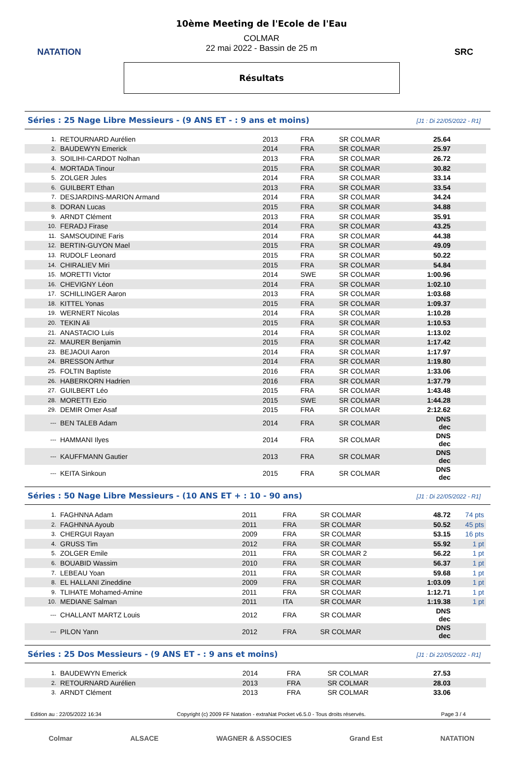NATATION
10ème Meeting de l'Ecole de l'Eau
COLMAR
22 mai 2022 - Bassin de 25 m
Résultats
SRC
Séries : 25 Nage Libre Messieurs - (9 ANS ET - : 9 ans et moins) [J1 : Di 22/05/2022 - R1]
| 1. | RETOURNARD Aurélien | 2013 | FRA | SR COLMAR | 25.64 | |
| 2. | BAUDEWYN Emerick | 2014 | FRA | SR COLMAR | 25.97 | |
| 3. | SOILIHI-CARDOT Nolhan | 2013 | FRA | SR COLMAR | 26.72 | |
| 4. | MORTADA Tinour | 2015 | FRA | SR COLMAR | 30.82 | |
| 5. | ZOLGER Jules | 2014 | FRA | SR COLMAR | 33.14 | |
| 6. | GUILBERT Ethan | 2013 | FRA | SR COLMAR | 33.54 | |
| 7. | DESJARDINS-MARION Armand | 2014 | FRA | SR COLMAR | 34.24 | |
| 8. | DORAN Lucas | 2015 | FRA | SR COLMAR | 34.88 | |
| 9. | ARNDT Clément | 2013 | FRA | SR COLMAR | 35.91 | |
| 10. | FERADJ Firase | 2014 | FRA | SR COLMAR | 43.25 | |
| 11. | SAMSOUDINE Faris | 2014 | FRA | SR COLMAR | 44.38 | |
| 12. | BERTIN-GUYON Mael | 2015 | FRA | SR COLMAR | 49.09 | |
| 13. | RUDOLF Leonard | 2015 | FRA | SR COLMAR | 50.22 | |
| 14. | CHIRALIEV Miri | 2015 | FRA | SR COLMAR | 54.84 | |
| 15. | MORETTI Victor | 2014 | SWE | SR COLMAR | 1:00.96 | |
| 16. | CHEVIGNY Léon | 2014 | FRA | SR COLMAR | 1:02.10 | |
| 17. | SCHILLINGER Aaron | 2013 | FRA | SR COLMAR | 1:03.68 | |
| 18. | KITTEL Yonas | 2015 | FRA | SR COLMAR | 1:09.37 | |
| 19. | WERNERT Nicolas | 2014 | FRA | SR COLMAR | 1:10.28 | |
| 20. | TEKIN Ali | 2015 | FRA | SR COLMAR | 1:10.53 | |
| 21. | ANASTACIO Luis | 2014 | FRA | SR COLMAR | 1:13.02 | |
| 22. | MAURER Benjamin | 2015 | FRA | SR COLMAR | 1:17.42 | |
| 23. | BEJAOUI Aaron | 2014 | FRA | SR COLMAR | 1:17.97 | |
| 24. | BRESSON Arthur | 2014 | FRA | SR COLMAR | 1:19.80 | |
| 25. | FOLTIN Baptiste | 2016 | FRA | SR COLMAR | 1:33.06 | |
| 26. | HABERKORN Hadrien | 2016 | FRA | SR COLMAR | 1:37.79 | |
| 27. | GUILBERT Léo | 2015 | FRA | SR COLMAR | 1:43.48 | |
| 28. | MORETTI Ezio | 2015 | SWE | SR COLMAR | 1:44.28 | |
| 29. | DEMIR Omer Asaf | 2015 | FRA | SR COLMAR | 2:12.62 | |
| --- | BEN TALEB Adam | 2014 | FRA | SR COLMAR | DNS dec | |
| --- | HAMMANI Ilyes | 2014 | FRA | SR COLMAR | DNS dec | |
| --- | KAUFFMANN Gautier | 2013 | FRA | SR COLMAR | DNS dec | |
| --- | KEITA Sinkoun | 2015 | FRA | SR COLMAR | DNS dec | |
Séries : 50 Nage Libre Messieurs - (10 ANS ET + : 10 - 90 ans) [J1 : Di 22/05/2022 - R1]
| 1. | FAGHNNA Adam | 2011 | FRA | SR COLMAR | 48.72 | 74 pts |
| 2. | FAGHNNA Ayoub | 2011 | FRA | SR COLMAR | 50.52 | 45 pts |
| 3. | CHERGUI Rayan | 2009 | FRA | SR COLMAR | 53.15 | 16 pts |
| 4. | GRUSS Tim | 2012 | FRA | SR COLMAR | 55.92 | 1 pt |
| 5. | ZOLGER Emile | 2011 | FRA | SR COLMAR 2 | 56.22 | 1 pt |
| 6. | BOUABID Wassim | 2010 | FRA | SR COLMAR | 56.37 | 1 pt |
| 7. | LEBEAU Yoan | 2011 | FRA | SR COLMAR | 59.68 | 1 pt |
| 8. | EL HALLANI Zineddine | 2009 | FRA | SR COLMAR | 1:03.09 | 1 pt |
| 9. | TLIHATE Mohamed-Amine | 2011 | FRA | SR COLMAR | 1:12.71 | 1 pt |
| 10. | MEDIANE Salman | 2011 | ITA | SR COLMAR | 1:19.38 | 1 pt |
| --- | CHALLANT MARTZ Louis | 2012 | FRA | SR COLMAR | DNS dec | |
| --- | PILON Yann | 2012 | FRA | SR COLMAR | DNS dec | |
Séries : 25 Dos Messieurs - (9 ANS ET - : 9 ans et moins) [J1 : Di 22/05/2022 - R1]
| 1. | BAUDEWYN Emerick | 2014 | FRA | SR COLMAR | 27.53 | |
| 2. | RETOURNARD Aurélien | 2013 | FRA | SR COLMAR | 28.03 | |
| 3. | ARNDT Clément | 2013 | FRA | SR COLMAR | 33.06 | |
Edition au : 22/05/2022 16:34 Copyright (c) 2009 FF Natation - extraNat Pocket v6.5.0 - Tous droits réservés. Page 3 / 4
Colmar ALSACE WAGNER & ASSOCIES Grand Est NATATION